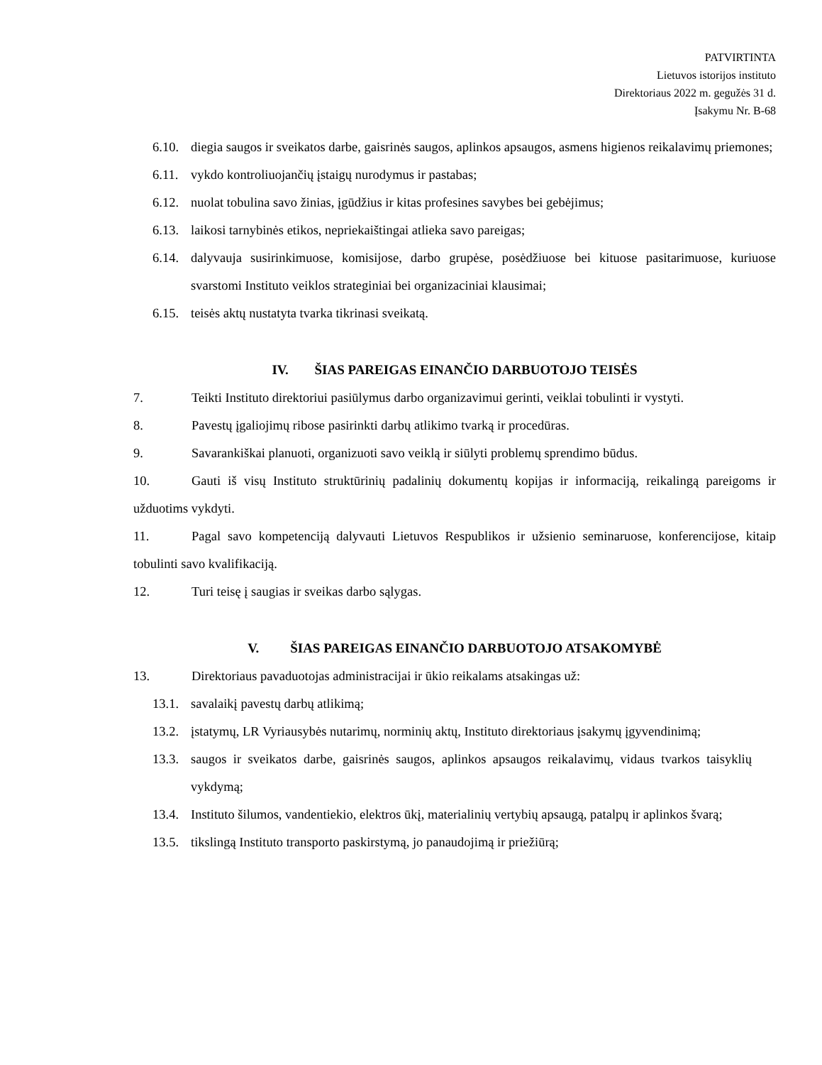PATVIRTINTA
Lietuvos istorijos instituto
Direktoriaus 2022 m. gegužės 31 d.
Įsakymu Nr. B-68
6.10. diegia saugos ir sveikatos darbe, gaisrinės saugos, aplinkos apsaugos, asmens higienos reikalavimų priemones;
6.11. vykdo kontroliuojančių įstaigų nurodymus ir pastabas;
6.12. nuolat tobulina savo žinias, įgūdžius ir kitas profesines savybes bei gebėjimus;
6.13. laikosi tarnybinės etikos, nepriekaištingai atlieka savo pareigas;
6.14. dalyvauja susirinkimuose, komisijose, darbo grupėse, posėdžiuose bei kituose pasitarimuose, kuriuose svarstomi Instituto veiklos strateginiai bei organizaciniai klausimai;
6.15. teisės aktų nustatyta tvarka tikrinasi sveikatą.
IV. ŠIAS PAREIGAS EINANČIO DARBUOTOJO TEISĖS
7. Teikti Instituto direktoriui pasiūlymus darbo organizavimui gerinti, veiklai tobulinti ir vystyti.
8. Pavestų įgaliojimų ribose pasirinkti darbų atlikimo tvarką ir procedūras.
9. Savarankiškai planuoti, organizuoti savo veiklą ir siūlyti problemų sprendimo būdus.
10. Gauti iš visų Instituto struktūrinių padalinių dokumentų kopijas ir informaciją, reikalingą pareigoms ir užduotims vykdyti.
11. Pagal savo kompetenciją dalyvauti Lietuvos Respublikos ir užsienio seminaruose, konferencijose, kitaip tobulinti savo kvalifikaciją.
12. Turi teisę į saugias ir sveikas darbo sąlygas.
V. ŠIAS PAREIGAS EINANČIO DARBUOTOJO ATSAKOMYBĖ
13. Direktoriaus pavaduotojas administracijai ir ūkio reikalams atsakingas už:
13.1. savalaikį pavestų darbų atlikimą;
13.2. įstatymų, LR Vyriausybės nutarimų, norminių aktų, Instituto direktoriaus įsakymų įgyvendinimą;
13.3. saugos ir sveikatos darbe, gaisrinės saugos, aplinkos apsaugos reikalavimų, vidaus tvarkos taisyklių vykdymą;
13.4. Instituto šilumos, vandentiekio, elektros ūkį, materialinių vertybių apsaugą, patalpų ir aplinkos švarą;
13.5. tikslingą Instituto transporto paskirstymą, jo panaudojimą ir priežiūrą;